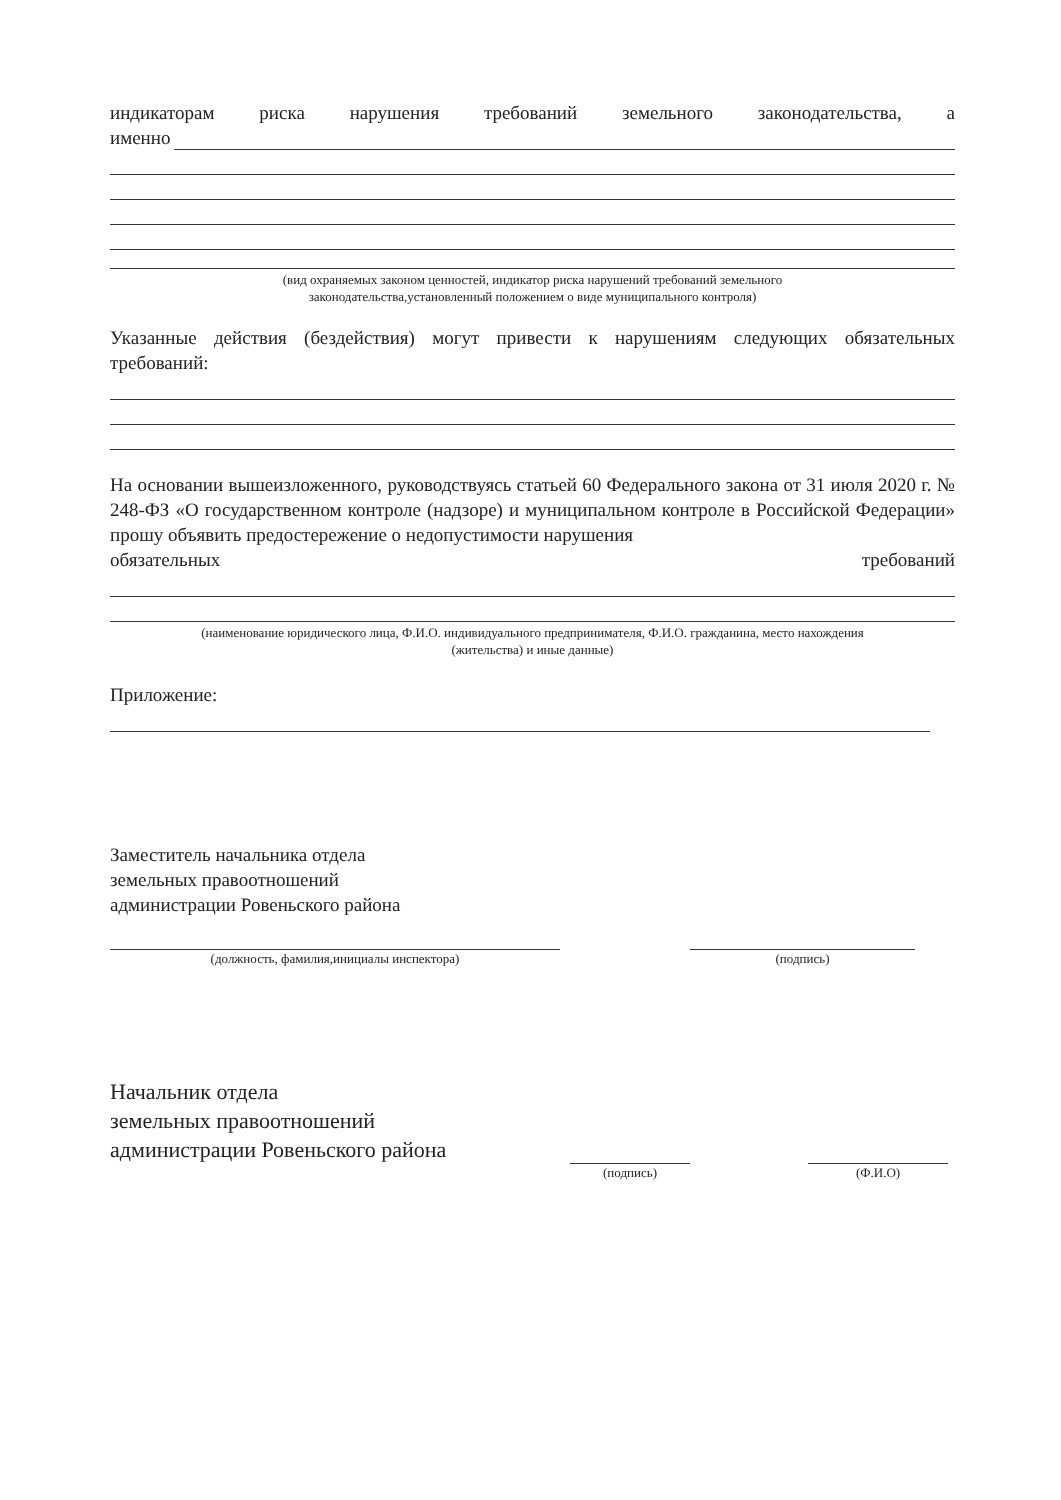индикаторам риска нарушения требований земельного законодательства, а
именно
(вид охраняемых законом ценностей, индикатор риска нарушений требований земельного
законодательства,установленный положением о виде муниципального контроля)
Указанные действия (бездействия) могут привести к нарушениям следующих обязательных
требований:
На основании вышеизложенного, руководствуясь статьей 60 Федерального закона от 31 июля 2020 г. № 248-ФЗ «О государственном контроле (надзоре) и муниципальном контроле в Российской Федерации» прошу объявить предостережение о недопустимости нарушения
обязательных требований
(наименование юридического лица, Ф.И.О. индивидуального предпринимателя, Ф.И.О. гражданина, место нахождения
(жительства) и иные данные)
Приложение:
Заместитель начальника отдела
земельных правоотношений
администрации Ровеньского района
(должность, фамилия,инициалы инспектора) (подпись)
Начальник отдела
земельных правоотношений
администрации Ровеньского района
(подпись) (Ф.И.О)